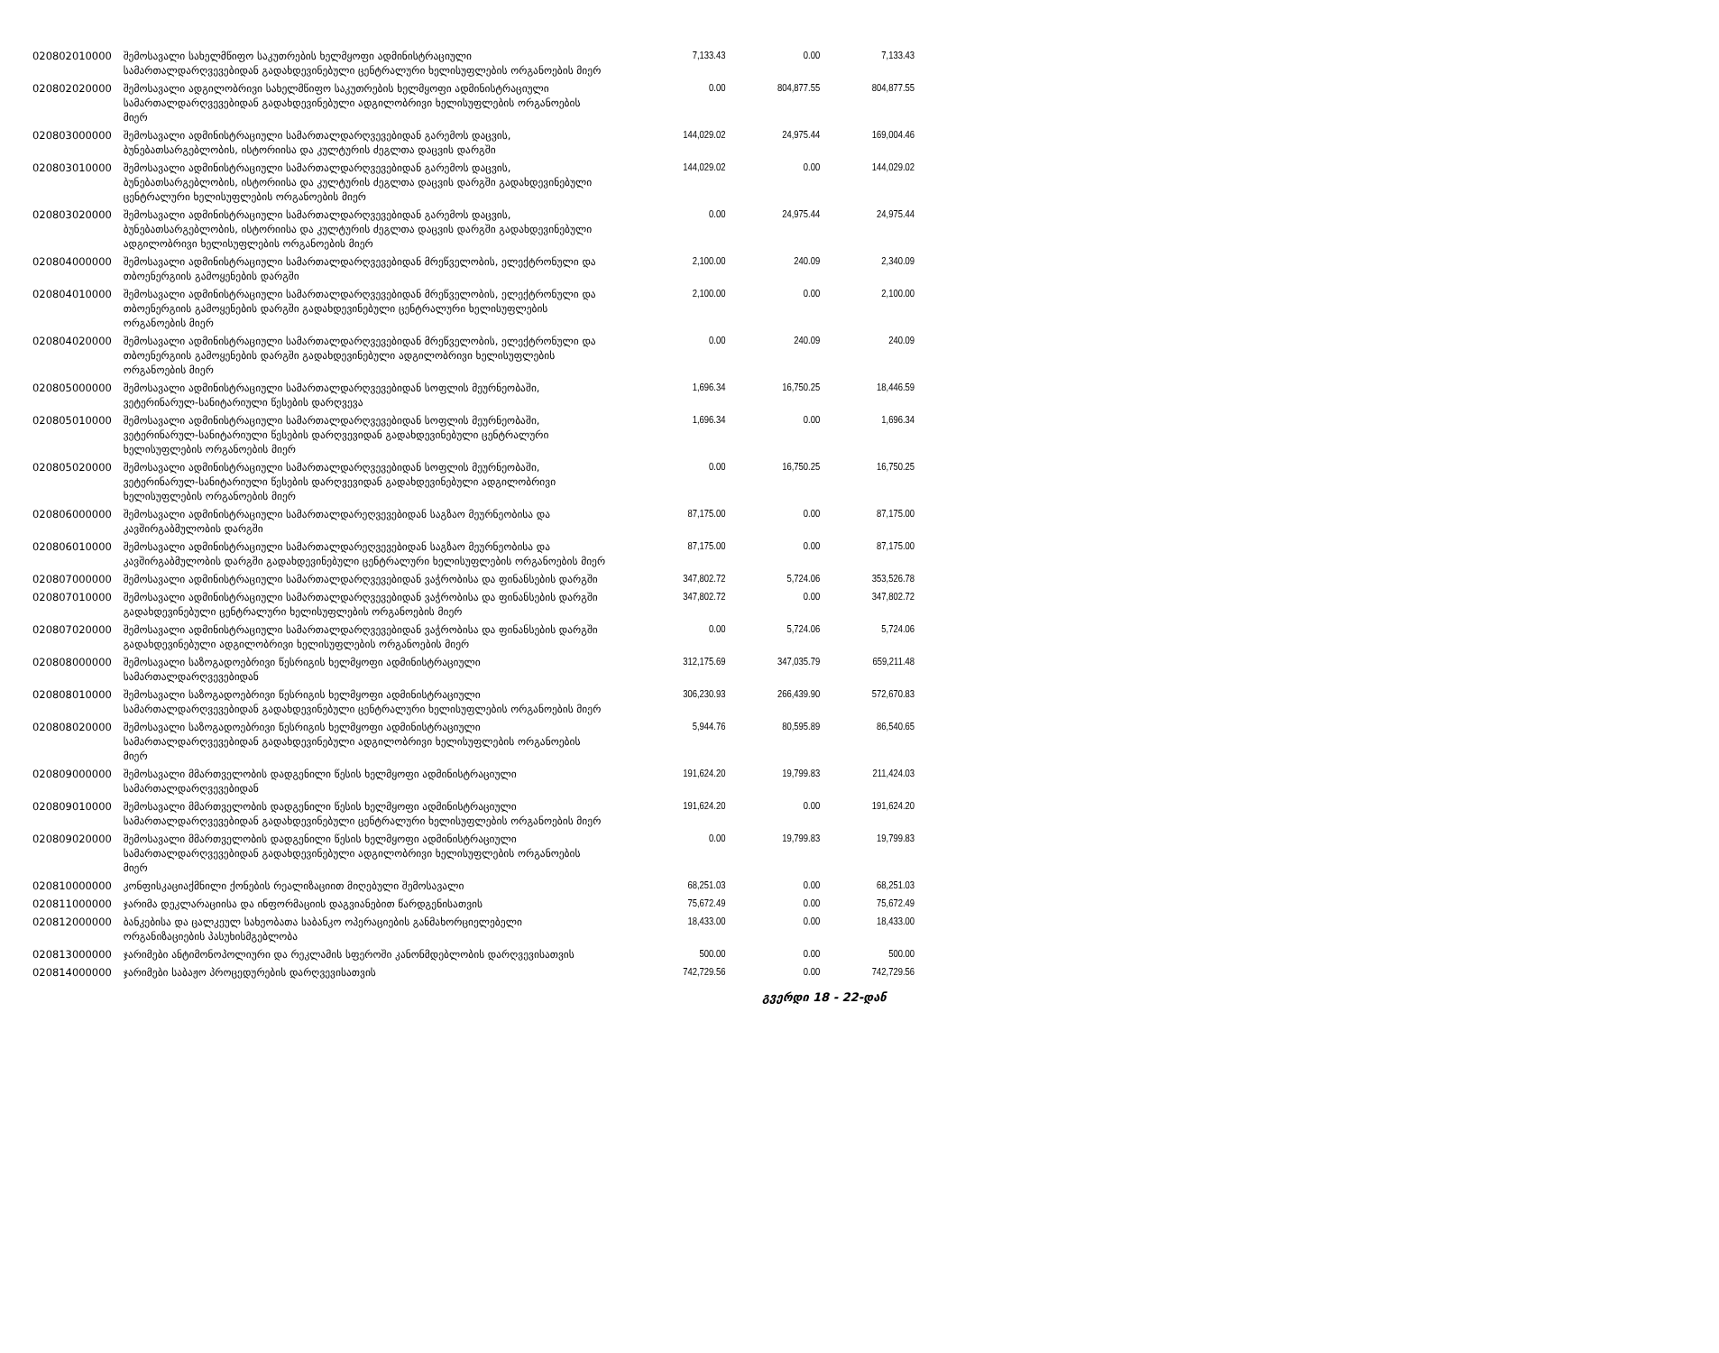| 020802010000 | შემოსავალი სახელმწიფო საკუთრების ხელმყოფი ადმინისტრაციული სამართალდარღვევებიდან გადახდევინებული ცენტრალური ხელისუფლების ორგანოების მიერ | 7,133.43 | 0.00 | 7,133.43 |
| 020802020000 | შემოსავალი ადგილობრივი სახელმწიფო საკუთრების ხელმყოფი ადმინისტრაციული სამართალდარღვევებიდან გადახდევინებული ადგილობრივი ხელისუფლების ორგანოების მიერ | 0.00 | 804,877.55 | 804,877.55 |
| 020803000000 | შემოსავალი ადმინისტრაციული სამართალდარღვევებიდან გარემოს დაცვის, ბუნებათსარგებლობის, ისტორიისა და კულტურის ძეგლთა დაცვის დარგში | 144,029.02 | 24,975.44 | 169,004.46 |
| 020803010000 | შემოსავალი ადმინისტრაციული სამართალდარღვევებიდან გარემოს დაცვის, ბუნებათსარგებლობის, ისტორიისა და კულტურის ძეგლთა დაცვის დარგში გადახდევინებული ცენტრალური ხელისუფლების ორგანოების მიერ | 144,029.02 | 0.00 | 144,029.02 |
| 020803020000 | შემოსავალი ადმინისტრაციული სამართალდარღვევებიდან გარემოს დაცვის, ბუნებათსარგებლობის, ისტორიისა და კულტურის ძეგლთა დაცვის დარგში გადახდევინებული ადგილობრივი ხელისუფლების ორგანოების მიერ | 0.00 | 24,975.44 | 24,975.44 |
| 020804000000 | შემოსავალი ადმინისტრაციული სამართალდარღვევებიდან მრეწველობის, ელექტრონული და თბოენერგიის გამოყენების დარგში | 2,100.00 | 240.09 | 2,340.09 |
| 020804010000 | შემოსავალი ადმინისტრაციული სამართალდარღვევებიდან მრეწველობის, ელექტრონული და თბოენერგიის გამოყენების დარგში გადახდევინებული ცენტრალური ხელისუფლების ორგანოების მიერ | 2,100.00 | 0.00 | 2,100.00 |
| 020804020000 | შემოსავალი ადმინისტრაციული სამართალდარღვევებიდან მრეწველობის, ელექტრონული და თბოენერგიის გამოყენების დარგში გადახდევინებული ადგილობრივი ხელისუფლების ორგანოების მიერ | 0.00 | 240.09 | 240.09 |
| 020805000000 | შემოსავალი ადმინისტრაციული სამართალდარღვევებიდან სოფლის მეურნეობაში, ვეტერინარულ-სანიტარიული წესების დარღვევა | 1,696.34 | 16,750.25 | 18,446.59 |
| 020805010000 | შემოსავალი ადმინისტრაციული სამართალდარღვევებიდან სოფლის მეურნეობაში, ვეტერინარულ-სანიტარიული წესების დარღვევიდან გადახდევინებული ცენტრალური ხელისუფლების ორგანოების მიერ | 1,696.34 | 0.00 | 1,696.34 |
| 020805020000 | შემოსავალი ადმინისტრაციული სამართალდარღვევებიდან სოფლის მეურნეობაში, ვეტერინარულ-სანიტარიული წესების დარღვევიდან გადახდევინებული ადგილობრივი ხელისუფლების ორგანოების მიერ | 0.00 | 16,750.25 | 16,750.25 |
| 020806000000 | შემოსავალი ადმინისტრაციული სამართალდარეღვევებიდან საგზაო მეურნეობისა და კავშირგაბმულობის დარგში | 87,175.00 | 0.00 | 87,175.00 |
| 020806010000 | შემოსავალი ადმინისტრაციული სამართალდარეღვევებიდან საგზაო მეურნეობისა და კავშირგაბმულობის დარგში გადახდევინებული ცენტრალური ხელისუფლების ორგანოების მიერ | 87,175.00 | 0.00 | 87,175.00 |
| 020807000000 | შემოსავალი ადმინისტრაციული სამართალდარღვევებიდან ვაჭრობისა და ფინანსების დარგში | 347,802.72 | 5,724.06 | 353,526.78 |
| 020807010000 | შემოსავალი ადმინისტრაციული სამართალდარღვევებიდან ვაჭრობისა და ფინანსების დარგში გადახდევინებული ცენტრალური ხელისუფლების ორგანოების მიერ | 347,802.72 | 0.00 | 347,802.72 |
| 020807020000 | შემოსავალი ადმინისტრაციული სამართალდარღვევებიდან ვაჭრობისა და ფინანსების დარგში გადახდევინებული ადგილობრივი ხელისუფლების ორგანოების მიერ | 0.00 | 5,724.06 | 5,724.06 |
| 020808000000 | შემოსავალი საზოგადოებრივი წესრიგის ხელმყოფი ადმინისტრაციული სამართალდარღვევებიდან | 312,175.69 | 347,035.79 | 659,211.48 |
| 020808010000 | შემოსავალი საზოგადოებრივი წესრიგის ხელმყოფი ადმინისტრაციული სამართალდარღვევებიდან გადახდევინებული ცენტრალური ხელისუფლების ორგანოების მიერ | 306,230.93 | 266,439.90 | 572,670.83 |
| 020808020000 | შემოსავალი საზოგადოებრივი წესრიგის ხელმყოფი ადმინისტრაციული სამართალდარღვევებიდან გადახდევინებული ადგილობრივი ხელისუფლების ორგანოების მიერ | 5,944.76 | 80,595.89 | 86,540.65 |
| 020809000000 | შემოსავალი მმართველობის დადგენილი წესის ხელმყოფი ადმინისტრაციული სამართალდარღვევებიდან | 191,624.20 | 19,799.83 | 211,424.03 |
| 020809010000 | შემოსავალი მმართველობის დადგენილი წესის ხელმყოფი ადმინისტრაციული სამართალდარღვევებიდან გადახდევინებული ცენტრალური ხელისუფლების ორგანოების მიერ | 191,624.20 | 0.00 | 191,624.20 |
| 020809020000 | შემოსავალი მმართველობის დადგენილი წესის ხელმყოფი ადმინისტრაციული სამართალდარღვევებიდან გადახდევინებული ადგილობრივი ხელისუფლების ორგანოების მიერ | 0.00 | 19,799.83 | 19,799.83 |
| 020810000000 | კონფისკაციაქმნილი ქონების რეალიზაციით მიღებული შემოსავალი | 68,251.03 | 0.00 | 68,251.03 |
| 020811000000 | ჯარიმა დეკლარაციისა და ინფორმაციის დაგვიანებით წარდგენისათვის | 75,672.49 | 0.00 | 75,672.49 |
| 020812000000 | ბანკებისა და ცალკეულ სახეობათა საბანკო ოპერაციების განმახორციელებელი ორგანიზაციების პასუხისმგებლობა | 18,433.00 | 0.00 | 18,433.00 |
| 020813000000 | ჯარიმები ანტიმონოპოლიური და რეკლამის სფეროში კანონმდებლობის დარღვევისათვის | 500.00 | 0.00 | 500.00 |
| 020814000000 | ჯარიმები საბაჟო პროცედურების დარღვევისათვის | 742,729.56 | 0.00 | 742,729.56 |
გვერდი 18 - 22-დან